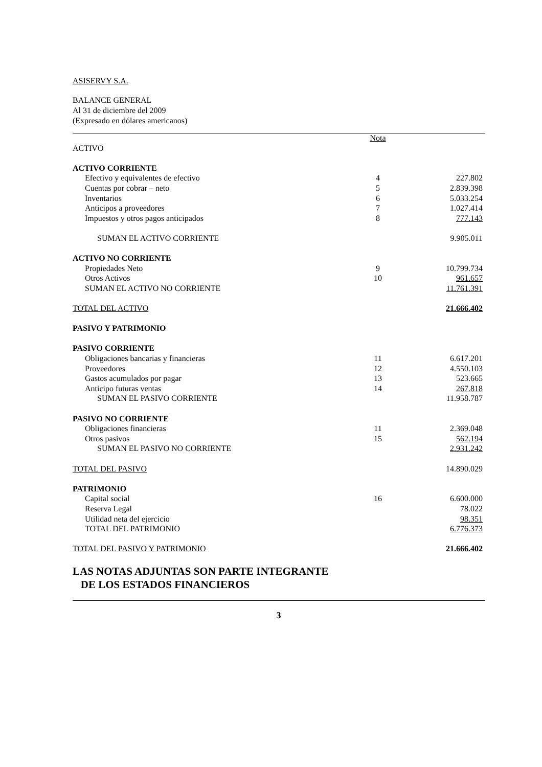ASISERVY S.A.
BALANCE GENERAL
Al 31 de diciembre del 2009
(Expresado en dólares americanos)
| | Nota | |
| ACTIVO | | |
| ACTIVO CORRIENTE | | |
| Efectivo y equivalentes de efectivo | 4 | 227.802 |
| Cuentas por cobrar – neto | 5 | 2.839.398 |
| Inventarios | 6 | 5.033.254 |
| Anticipos a proveedores | 7 | 1.027.414 |
| Impuestos y otros pagos anticipados | 8 | 777.143 |
| SUMAN EL ACTIVO CORRIENTE | | 9.905.011 |
| ACTIVO NO CORRIENTE | | |
| Propiedades Neto | 9 | 10.799.734 |
| Otros Activos | 10 | 961.657 |
| SUMAN EL ACTIVO NO CORRIENTE | | 11.761.391 |
| TOTAL DEL ACTIVO | | 21.666.402 |
| PASIVO Y PATRIMONIO | | |
| PASIVO CORRIENTE | | |
| Obligaciones bancarias y financieras | 11 | 6.617.201 |
| Proveedores | 12 | 4.550.103 |
| Gastos acumulados por pagar | 13 | 523.665 |
| Anticipo futuras ventas | 14 | 267.818 |
| SUMAN EL PASIVO CORRIENTE | | 11.958.787 |
| PASIVO NO CORRIENTE | | |
| Obligaciones financieras | 11 | 2.369.048 |
| Otros pasivos | 15 | 562.194 |
| SUMAN EL PASIVO NO CORRIENTE | | 2.931.242 |
| TOTAL DEL PASIVO | | 14.890.029 |
| PATRIMONIO | | |
| Capital social | 16 | 6.600.000 |
| Reserva Legal | | 78.022 |
| Utilidad neta del ejercicio | | 98.351 |
| TOTAL DEL PATRIMONIO | | 6.776.373 |
| TOTAL DEL PASIVO Y PATRIMONIO | | 21.666.402 |
LAS NOTAS ADJUNTAS SON PARTE INTEGRANTE
DE LOS ESTADOS FINANCIEROS
3